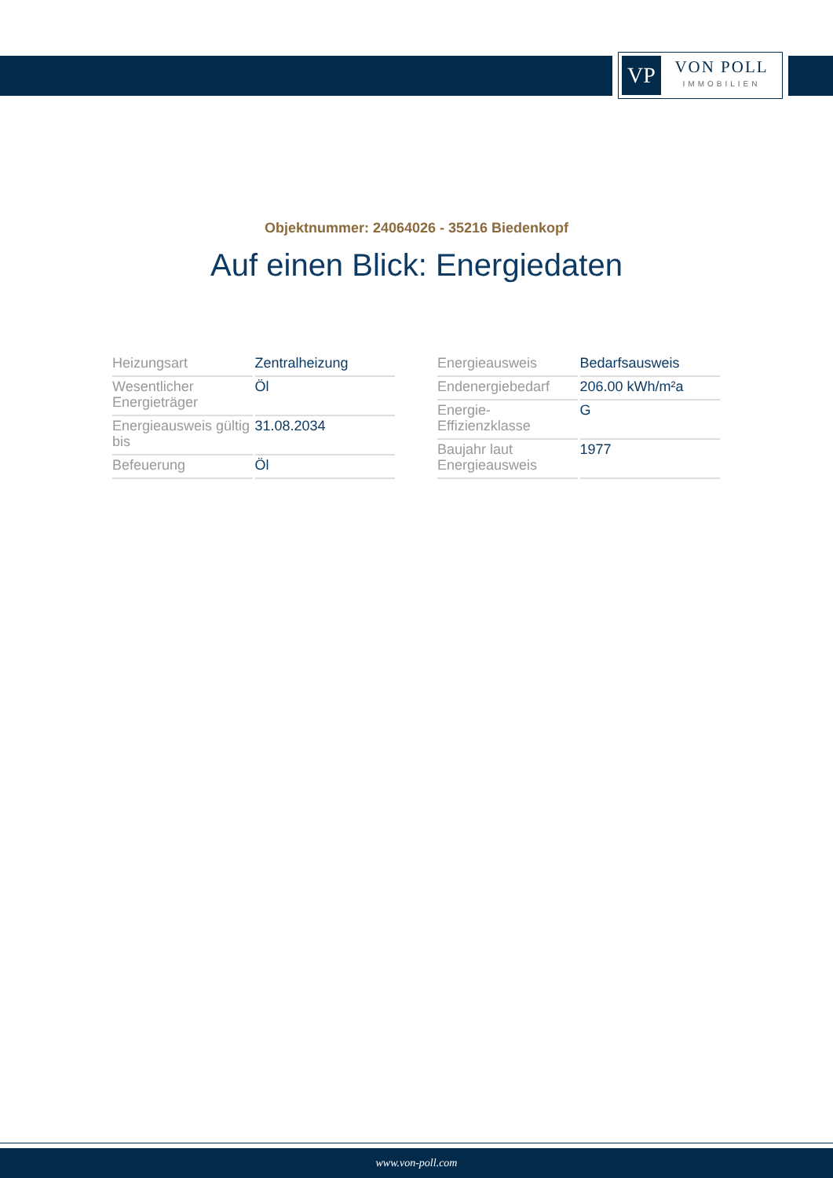VP
VON POLL
IMMOBILIEN
Objektnummer: 24064026 - 35216 Biedenkopf
Auf einen Blick: Energiedaten
| Heizungsart | Zentralheizung |
| Wesentlicher Energieträger | Öl |
| Energieausweis gültig bis | 31.08.2034 |
| Befeuerung | Öl |
| Energieausweis | Bedarfsausweis |
| Endenergiebedarf | 206.00 kWh/m²a |
| Energie-Effizienzklasse | G |
| Baujahr laut Energieausweis | 1977 |
www.von-poll.com